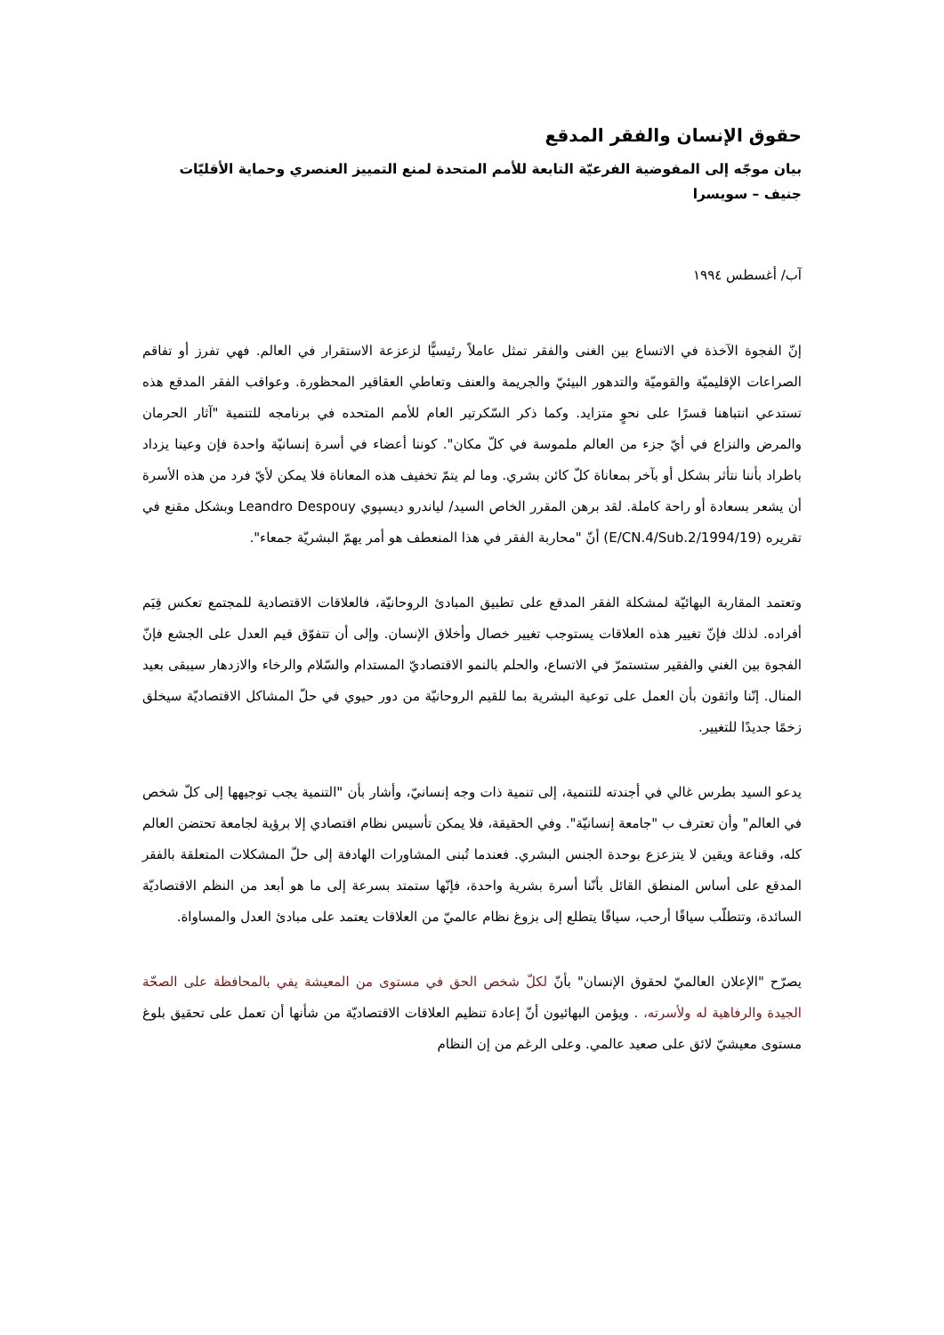حقوق الإنسان والفقر المدقع
بيان موجّه إلى المفوضية الفرعيّة التابعة للأمم المتحدة لمنع التمييز العنصري وحماية الأقليّات
جنيف – سويسرا
آب/ أغسطس ١٩٩٤
إنّ الفجوة الآخذة في الاتساع بين الغنى والفقر تمثل عاملاً رئيسيًّا لزعزعة الاستقرار في العالم. فهي تفرز أو تفاقم الصراعات الإقليميّة والقوميّة والتدهور البيئيّ والجريمة والعنف وتعاطي العقاقير المحظورة. وعواقب الفقر المدقع هذه تستدعي انتباهنا قسرًا على نحوٍ متزايد. وكما ذكر السّكرتير العام للأمم المتحده في برنامجه للتنمية "آثار الحرمان والمرض والنزاع في أيّ جزء من العالم ملموسة في كلّ مكان". كوننا أعضاء في أسرة إنسانيّة واحدة فإن وعينا يزداد باطراد بأننا نتأثر بشكل أو بآخر بمعاناة كلّ كائن بشري. وما لم يتمّ تخفيف هذه المعاناة فلا يمكن لأيّ فرد من هذه الأسرة أن يشعر بسعادة أو راحة كاملة. لقد برهن المقرر الخاص السيد/ لياندرو ديسپوي Leandro Despouy وبشكل مقنع في تقريره (E/CN.4/Sub.2/1994/19) أنّ "محاربة الفقر في هذا المنعطف هو أمر يهمّ البشريّة جمعاء".
وتعتمد المقاربة البهائيّة لمشكلة الفقر المدقع على تطبيق المبادئ الروحانيّة، فالعلاقات الاقتصادية للمجتمع تعكس قِيَم أفراده. لذلك فإنّ تغيير هذه العلاقات يستوجب تغيير خصال وأخلاق الإنسان. وإلى أن تتفوّق قيم العدل على الجشع فإنّ الفجوة بين الغني والفقير ستستمرّ في الاتساع، والحلم بالنمو الاقتصاديّ المستدام والسّلام والرخاء والازدهار سيبقى بعيد المنال. إنّنا واثقون بأن العمل على توعية البشرية بما للقيم الروحانيّة من دور حيوي في حلّ المشاكل الاقتصاديّة سيخلق زخمًا جديدًا للتغيير.
يدعو السيد بطرس غالي في أجندته للتنمية، إلى تنمية ذات وجه إنسانيّ، وأشار بأن "التنمية يجب توجيهها إلى كلّ شخص في العالم" وأن تعترف ب "جامعة إنسانيّة". وفي الحقيقة، فلا يمكن تأسيس نظام اقتصادي إلا برؤية لجامعة تحتضن العالم كله، وقناعة ويقين لا يتزعزع بوحدة الجنس البشري. فعندما تُبنى المشاورات الهادفة إلى حلّ المشكلات المتعلقة بالفقر المدقع على أساس المنطق القائل بأنّنا أسرة بشرية واحدة، فإنّها ستمتد بسرعة إلى ما هو أبعد من النظم الاقتصاديّة السائدة، وتتطلّب سياقًا أرحب، سياقًا يتطلع إلى بزوغ نظام عالميّ من العلاقات يعتمد على مبادئ العدل والمساواة.
يصرّح "الإعلان العالميّ لحقوق الإنسان" بأنّ لكلّ شخص الحق في مستوى من المعيشة يفي بالمحافظة على الصحّة الجيدة والرفاهية له ولأسرته، . ويؤمن البهائيون أنّ إعادة تنظيم العلاقات الاقتصاديّة من شأنها أن تعمل على تحقيق بلوغ مستوى معيشيّ لائق على صعيد عالمي. وعلى الرغم من إن النظام